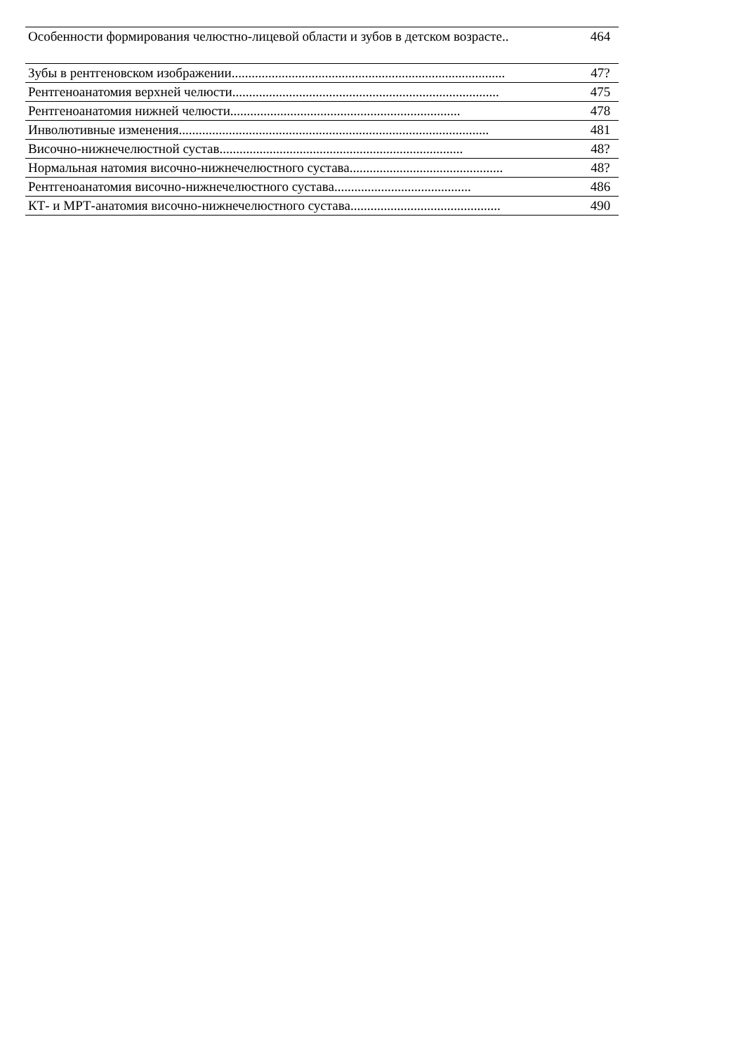| Особенности формирования челюстно-лицевой области и зубов в детском возрасте.. | 464 |
| Зубы в рентгеновском изображении.................................................................................. | 47? |
| Рентгеноанатомия верхней челюсти................................................................................ | 475 |
| Рентгеноанатомия нижней челюсти..................................................................... | 478 |
| Инволютивные изменения............................................................................................. | 481 |
| Височно-нижнечелюстной сустав......................................................................... | 48? |
| Нормальная натомия височно-нижнечелюстного сустава.............................................. | 48? |
| Рентгеноанатомия височно-нижнечелюстного сустава......................................... | 486 |
| КТ- и МРТ-анатомия височно-нижнечелюстного сустава............................................. | 490 |